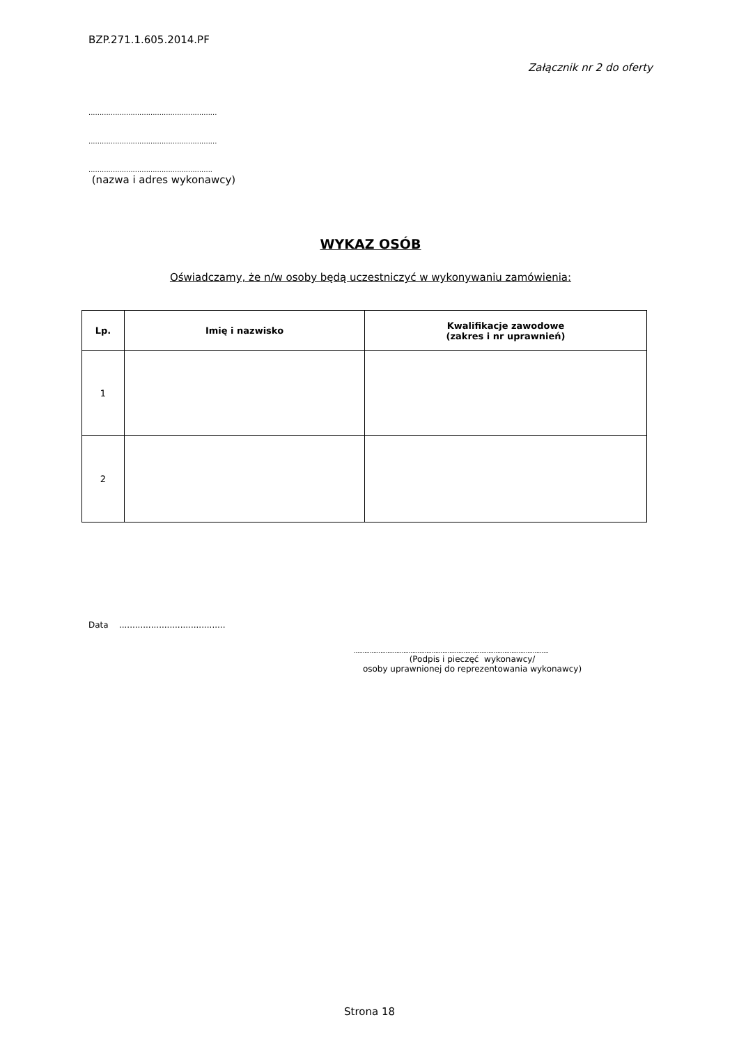BZP.271.1.605.2014.PF
Załącznik nr 2 do oferty
..........................................................
..........................................................
........................................................
(nazwa i adres wykonawcy)
WYKAZ OSÓB
Oświadczamy, że n/w osoby będą uczestniczyć w wykonywaniu zamówienia:
| Lp. | Imię i nazwisko | Kwalifikacje zawodowe (zakres i nr uprawnień) |
| --- | --- | --- |
| 1 | | |
| 2 | | |
Data ........................................
..............................................................................................................
(Podpis i pieczęć wykonawcy/
osoby uprawnionej do reprezentowania wykonawcy)
Strona 18